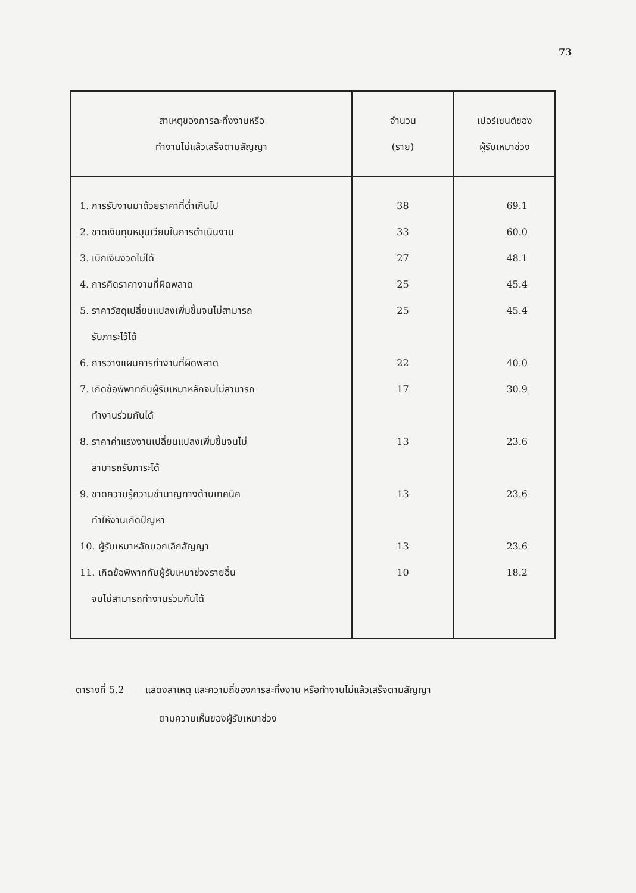73
| สาเหตุของการละทิ้งงานหรือ ทำงานไม่แล้วเสร็จตามสัญญา | จำนวน (ราย) | เปอร์เซนต์ของ ผู้รับเหมาช่วง |
| --- | --- | --- |
| 1. การรับงานมาด้วยราคาที่ต่ำเกินไป 2. ขาดเงินทุนหมุนเวียนในการดำเนินงาน 3. เบิกเงินงวดไม่ได้ 4. การคิดราคางานที่ผิดพลาด 5. ราคาวัสดุเปลี่ยนแปลงเพิ่มขึ้นจนไม่สามารถ รับภาระไว้ได้ 6. การวางแผนการทำงานที่ผิดพลาด 7. เกิดข้อพิพาทกับผู้รับเหมาหลักจนไม่สามารถ ทำงานร่วมกันได้ 8. ราคาค่าแรงงานเปลี่ยนแปลงเพิ่มขึ้นจนไม่ สามารถรับภาระได้ 9. ขาดความรู้ความชำนาญทางด้านเทคนิค ทำให้งานเกิดปัญหา 10. ผู้รับเหมาหลักบอกเลิกสัญญา 11. เกิดข้อพิพาทกับผู้รับเหมาช่วงรายอื่น จนไม่สามารถทำงานร่วมกันได้ | 38 33 27 25 25 22 17 13 13 13 10 | 69.1 60.0 48.1 45.4 45.4 40.0 30.9 23.6 23.6 23.6 18.2 |
ตารางที่ 5.2 แสดงสาเหตุ และความถี่ของการละทิ้งงาน หรือทำงานไม่แล้วเสร็จตามสัญญา
ตามความเห็นของผู้รับเหมาช่วง